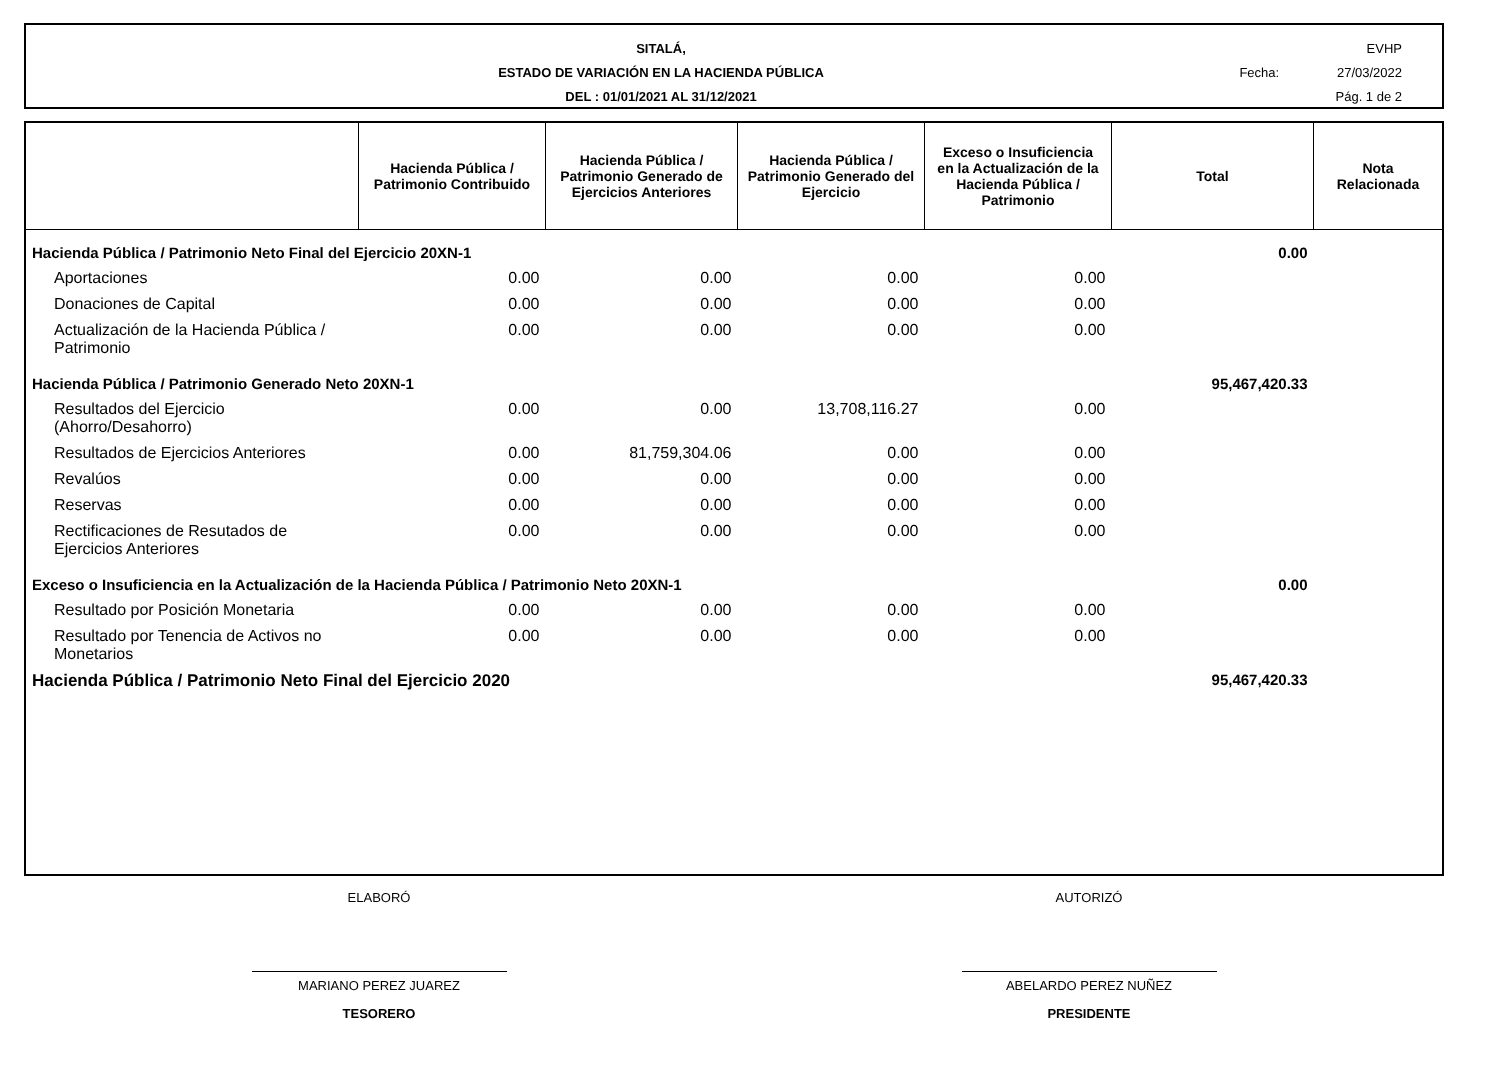SITALÁ,
ESTADO DE VARIACIÓN EN LA HACIENDA PÚBLICA
DEL : 01/01/2021 AL 31/12/2021
EVHP
Fecha: 27/03/2022
Pág. 1 de 2
| | Hacienda Pública / Patrimonio Contribuido | Hacienda Pública / Patrimonio Generado de Ejercicios Anteriores | Hacienda Pública / Patrimonio Generado del Ejercicio | Exceso o Insuficiencia en la Actualización de la Hacienda Pública / Patrimonio | Total | Nota Relacionada |
| --- | --- | --- | --- | --- | --- | --- |
| Hacienda Pública / Patrimonio Neto Final del Ejercicio 20XN-1 | | | | | 0.00 | |
| Aportaciones | 0.00 | 0.00 | 0.00 | 0.00 | | |
| Donaciones de Capital | 0.00 | 0.00 | 0.00 | 0.00 | | |
| Actualización de la Hacienda Pública / Patrimonio | 0.00 | 0.00 | 0.00 | 0.00 | | |
| Hacienda Pública / Patrimonio Generado Neto 20XN-1 | | | | | 95,467,420.33 | |
| Resultados del Ejercicio (Ahorro/Desahorro) | 0.00 | 0.00 | 13,708,116.27 | 0.00 | | |
| Resultados de Ejercicios Anteriores | 0.00 | 81,759,304.06 | 0.00 | 0.00 | | |
| Revalúos | 0.00 | 0.00 | 0.00 | 0.00 | | |
| Reservas | 0.00 | 0.00 | 0.00 | 0.00 | | |
| Rectificaciones de Resutados de Ejercicios Anteriores | 0.00 | 0.00 | 0.00 | 0.00 | | |
| Exceso o Insuficiencia en la Actualización de la Hacienda Pública / Patrimonio Neto 20XN-1 | | | | | 0.00 | |
| Resultado por Posición Monetaria | 0.00 | 0.00 | 0.00 | 0.00 | | |
| Resultado por Tenencia de Activos no Monetarios | 0.00 | 0.00 | 0.00 | 0.00 | | |
| Hacienda Pública / Patrimonio Neto Final del Ejercicio 2020 | | | | | 95,467,420.33 | |
ELABORÓ
MARIANO PEREZ JUAREZ
TESORERO
AUTORIZÓ
ABELARDO PEREZ NUÑEZ
PRESIDENTE